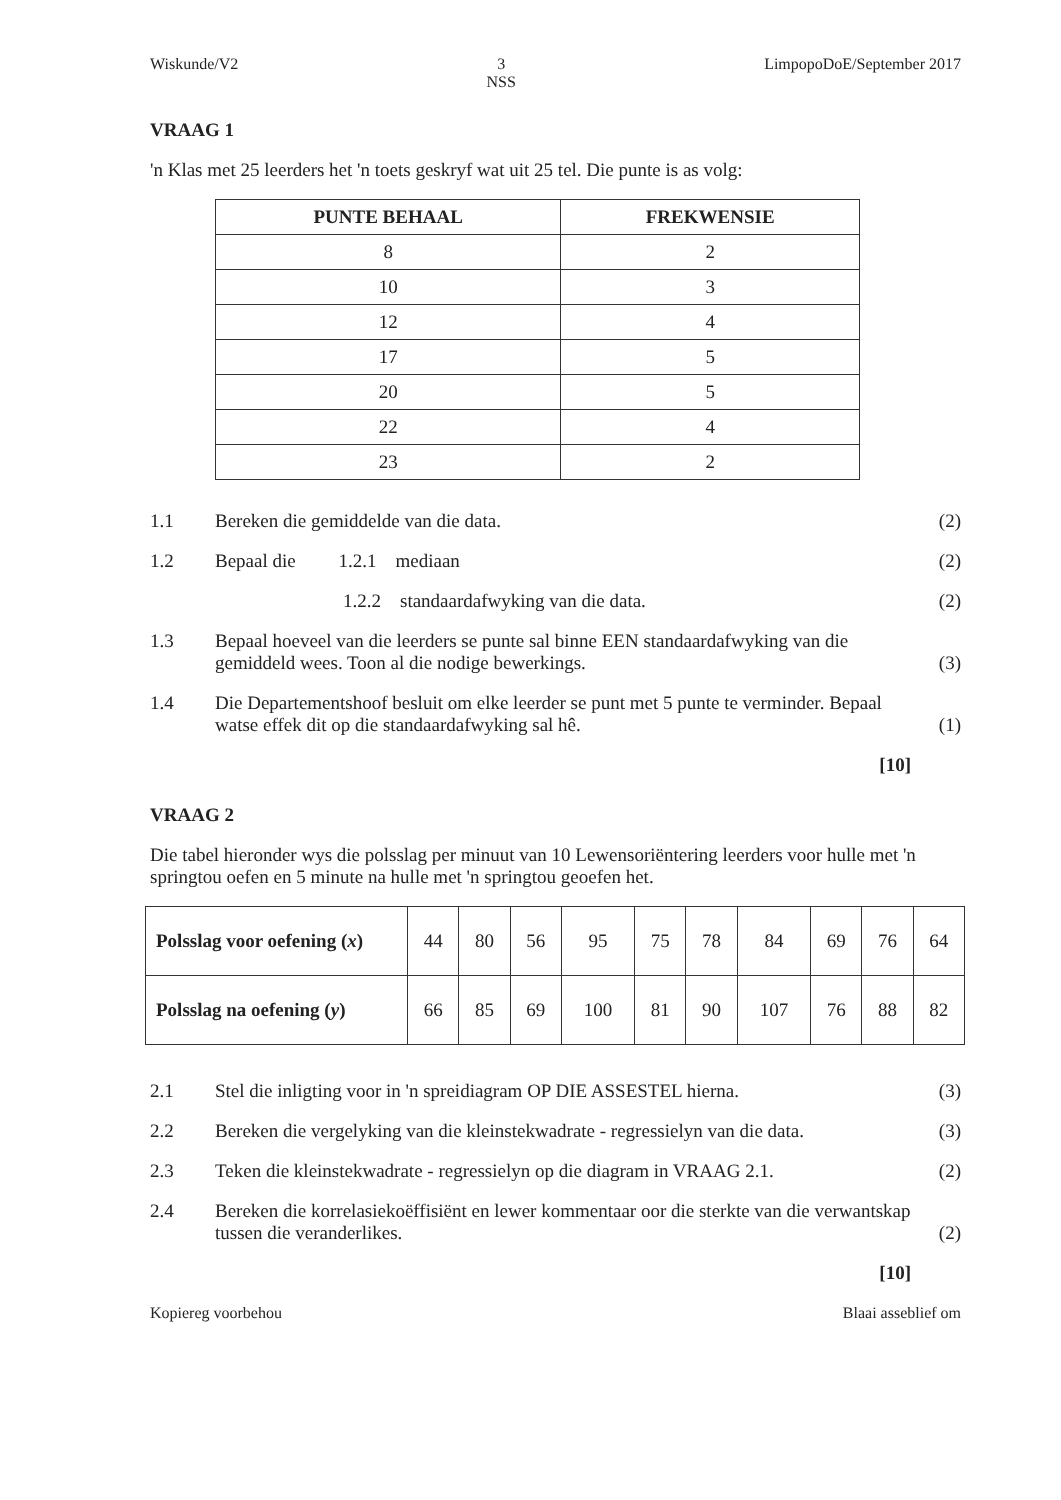Wiskunde/V2 3
NSS LimpopoDoE/September 2017
VRAAG 1
'n Klas met 25 leerders het 'n toets geskryf wat uit 25 tel. Die punte is as volg:
| PUNTE BEHAAL | FREKWENSIE |
| --- | --- |
| 8 | 2 |
| 10 | 3 |
| 12 | 4 |
| 17 | 5 |
| 20 | 5 |
| 22 | 4 |
| 23 | 2 |
1.1 Bereken die gemiddelde van die data. (2)
1.2 Bepaal die 1.2.1 mediaan (2)
1.2.2 standaardafwyking van die data. (2)
1.3 Bepaal hoeveel van die leerders se punte sal binne EEN standaardafwyking van die gemiddeld wees. Toon al die nodige bewerkings. (3)
1.4 Die Departementshoof besluit om elke leerder se punt met 5 punte te verminder. Bepaal watse effek dit op die standaardafwyking sal hê. (1)
[10]
VRAAG 2
Die tabel hieronder wys die polsslag per minuut van 10 Lewensoriëntering leerders voor hulle met 'n springtou oefen en 5 minute na hulle met 'n springtou geoefen het.
| Polsslag voor oefening ( x ) | 44 | 80 | 56 | 95 | 75 | 78 | 84 | 69 | 76 | 64 |
| Polsslag na oefening ( y ) | 66 | 85 | 69 | 100 | 81 | 90 | 107 | 76 | 88 | 82 |
2.1 Stel die inligting voor in 'n spreidiagram OP DIE ASSESTEL hierna. (3)
2.2 Bereken die vergelyking van die kleinstekwadrate - regressielyn van die data. (3)
2.3 Teken die kleinstekwadrate - regressielyn op die diagram in VRAAG 2.1. (2)
2.4 Bereken die korrelasiekoëffisiënt en lewer kommentaar oor die sterkte van die verwantskap tussen die veranderlikes. (2)
[10]
Kopiereg voorbehou Blaai asseblief om